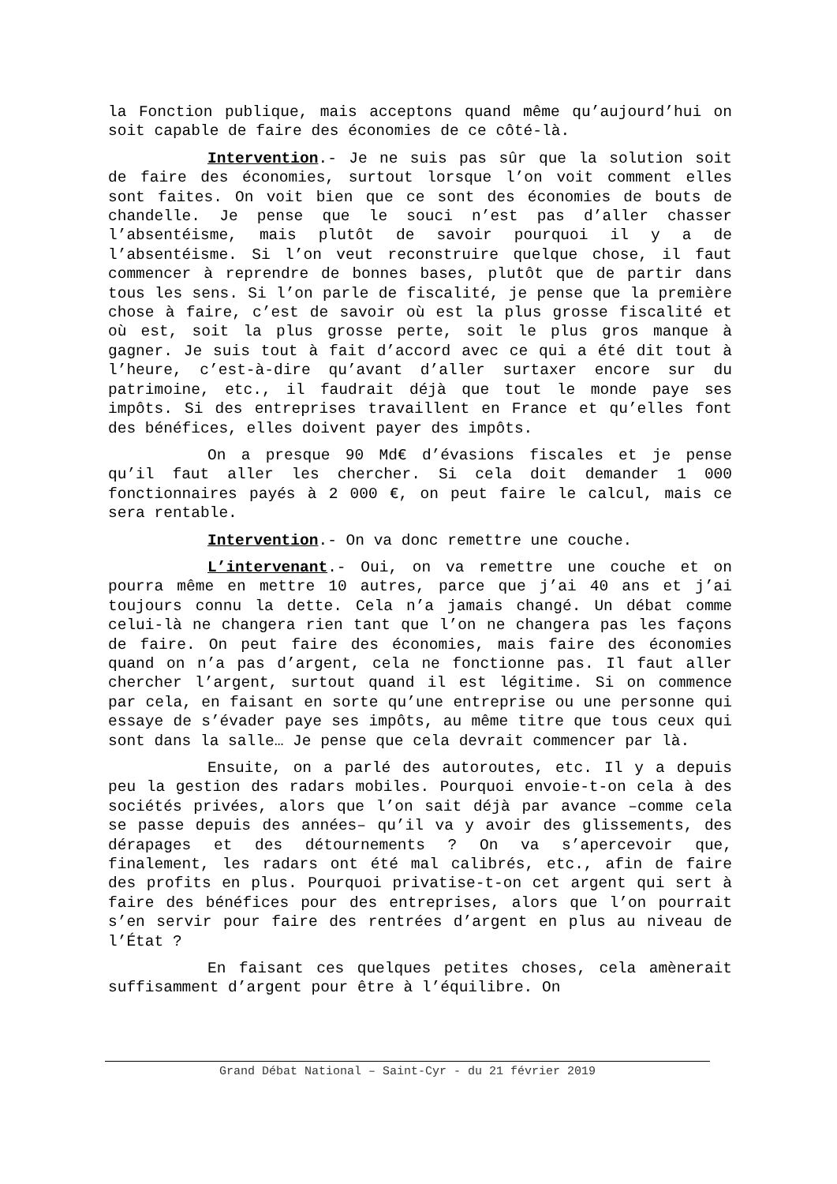la Fonction publique, mais acceptons quand même qu’aujourd’hui on soit capable de faire des économies de ce côté-là.
Intervention.- Je ne suis pas sûr que la solution soit de faire des économies, surtout lorsque l’on voit comment elles sont faites. On voit bien que ce sont des économies de bouts de chandelle. Je pense que le souci n’est pas d’aller chasser l’absentéisme, mais plutôt de savoir pourquoi il y a de l’absentéisme. Si l’on veut reconstruire quelque chose, il faut commencer à reprendre de bonnes bases, plutôt que de partir dans tous les sens. Si l’on parle de fiscalité, je pense que la première chose à faire, c’est de savoir où est la plus grosse fiscalité et où est, soit la plus grosse perte, soit le plus gros manque à gagner. Je suis tout à fait d’accord avec ce qui a été dit tout à l’heure, c’est-à-dire qu’avant d’aller surtaxer encore sur du patrimoine, etc., il faudrait déjà que tout le monde paye ses impôts. Si des entreprises travaillent en France et qu’elles font des bénéfices, elles doivent payer des impôts.
On a presque 90 Md€ d’évasions fiscales et je pense qu’il faut aller les chercher. Si cela doit demander 1 000 fonctionnaires payés à 2 000 €, on peut faire le calcul, mais ce sera rentable.
Intervention.- On va donc remettre une couche.
L’intervenant.- Oui, on va remettre une couche et on pourra même en mettre 10 autres, parce que j’ai 40 ans et j’ai toujours connu la dette. Cela n’a jamais changé. Un débat comme celui-là ne changera rien tant que l’on ne changera pas les façons de faire. On peut faire des économies, mais faire des économies quand on n’a pas d’argent, cela ne fonctionne pas. Il faut aller chercher l’argent, surtout quand il est légitime. Si on commence par cela, en faisant en sorte qu’une entreprise ou une personne qui essaye de s’évader paye ses impôts, au même titre que tous ceux qui sont dans la salle… Je pense que cela devrait commencer par là.
Ensuite, on a parlé des autoroutes, etc. Il y a depuis peu la gestion des radars mobiles. Pourquoi envoie-t-on cela à des sociétés privées, alors que l’on sait déjà par avance –comme cela se passe depuis des années– qu’il va y avoir des glissements, des dérapages et des détournements ? On va s’apercevoir que, finalement, les radars ont été mal calibrés, etc., afin de faire des profits en plus. Pourquoi privatise-t-on cet argent qui sert à faire des bénéfices pour des entreprises, alors que l’on pourrait s’en servir pour faire des rentrées d’argent en plus au niveau de l’État ?
En faisant ces quelques petites choses, cela amènerait suffisamment d’argent pour être à l’équilibre. On
Grand Débat National – Saint-Cyr - du 21 février 2019